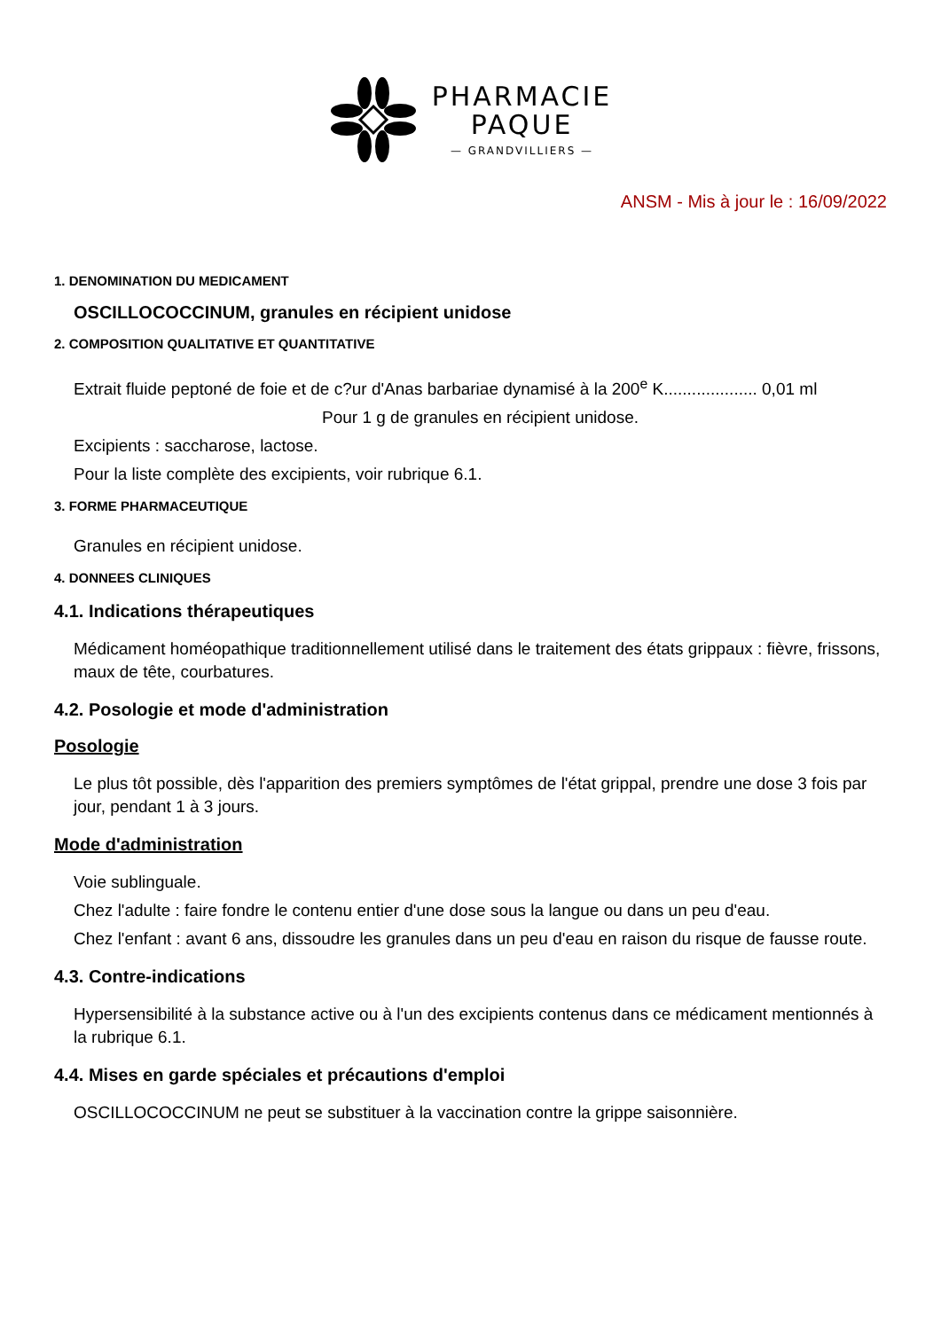PHARMACIE
PAQUE
— GRANDVILLIERS —
ANSM - Mis à jour le : 16/09/2022
1. DENOMINATION DU MEDICAMENT
OSCILLOCOCCINUM, granules en récipient unidose
2. COMPOSITION QUALITATIVE ET QUANTITATIVE
Extrait fluide peptoné de foie et de c?ur d'Anas barbariae dynamisé à la 200<sup>e</sup> K.................... 0,01 ml
Pour 1 g de granules en récipient unidose.
Excipients : saccharose, lactose.
Pour la liste complète des excipients, voir rubrique 6.1.
3. FORME PHARMACEUTIQUE
Granules en récipient unidose.
4. DONNEES CLINIQUES
4.1. Indications thérapeutiques
Médicament homéopathique traditionnellement utilisé dans le traitement des états grippaux : fièvre, frissons, maux de tête, courbatures.
4.2. Posologie et mode d'administration
Posologie
Le plus tôt possible, dès l'apparition des premiers symptômes de l'état grippal, prendre une dose 3 fois par jour, pendant 1 à 3 jours.
Mode d'administration
Voie sublinguale.
Chez l'adulte : faire fondre le contenu entier d'une dose sous la langue ou dans un peu d'eau.
Chez l'enfant : avant 6 ans, dissoudre les granules dans un peu d'eau en raison du risque de fausse route.
4.3. Contre-indications
Hypersensibilité à la substance active ou à l'un des excipients contenus dans ce médicament mentionnés à la rubrique 6.1.
4.4. Mises en garde spéciales et précautions d'emploi
OSCILLOCOCCINUM ne peut se substituer à la vaccination contre la grippe saisonnière.